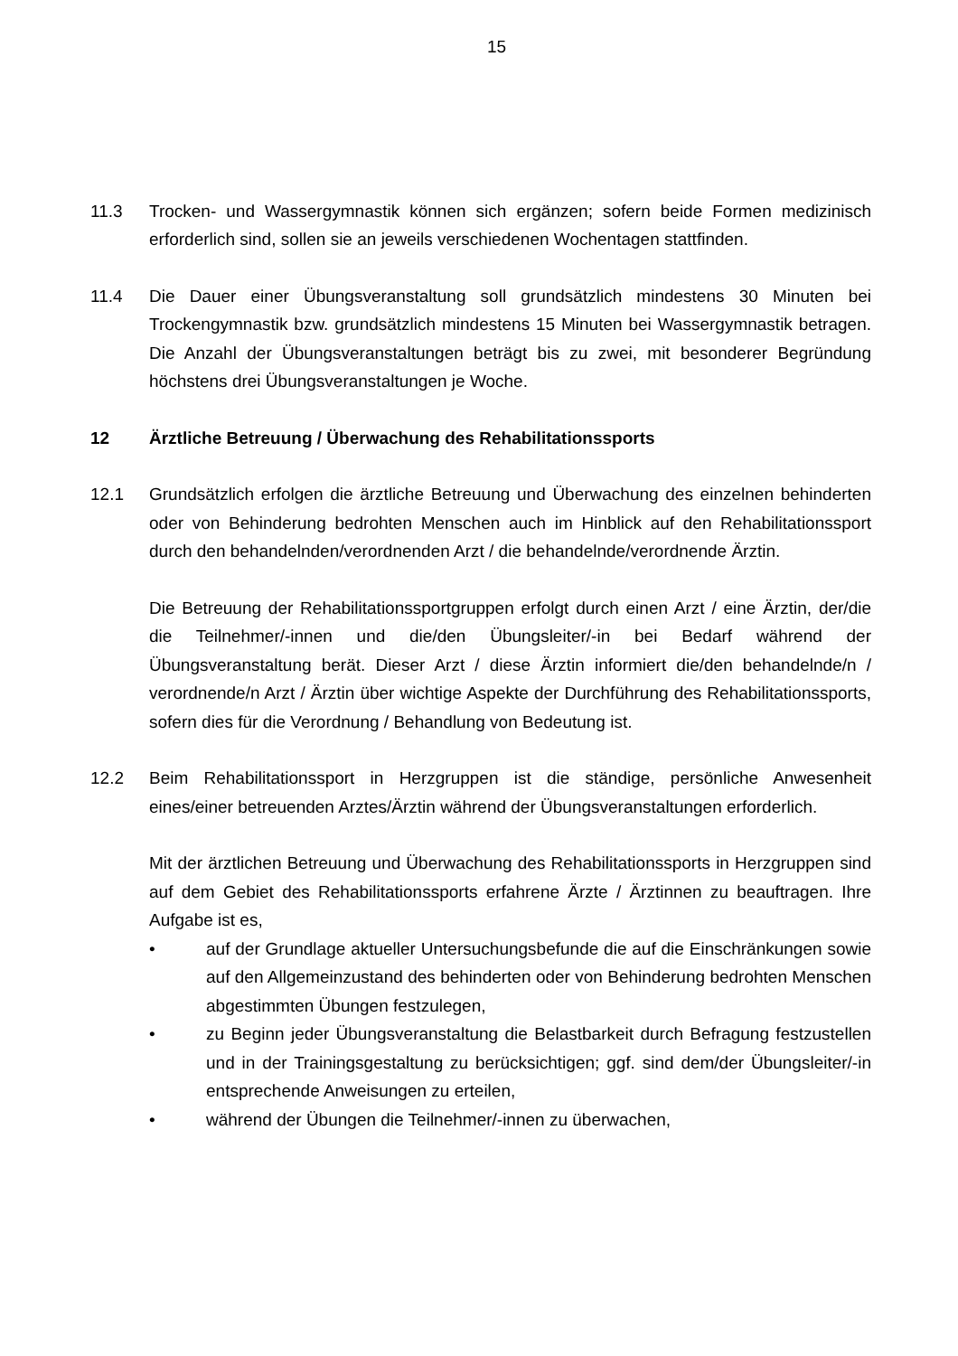15
11.3 Trocken- und Wassergymnastik können sich ergänzen; sofern beide Formen medizinisch erforderlich sind, sollen sie an jeweils verschiedenen Wochentagen stattfinden.
11.4 Die Dauer einer Übungsveranstaltung soll grundsätzlich mindestens 30 Minuten bei Trockengymnastik bzw. grundsätzlich mindestens 15 Minuten bei Wassergymnastik betragen. Die Anzahl der Übungsveranstaltungen beträgt bis zu zwei, mit besonderer Begründung höchstens drei Übungsveranstaltungen je Woche.
12 Ärztliche Betreuung / Überwachung des Rehabilitationssports
12.1 Grundsätzlich erfolgen die ärztliche Betreuung und Überwachung des einzelnen behinderten oder von Behinderung bedrohten Menschen auch im Hinblick auf den Rehabilitationssport durch den behandelnden/verordnenden Arzt / die behandelnde/verordnende Ärztin.
Die Betreuung der Rehabilitationssportgruppen erfolgt durch einen Arzt / eine Ärztin, der/die die Teilnehmer/-innen und die/den Übungsleiter/-in bei Bedarf während der Übungsveranstaltung berät. Dieser Arzt / diese Ärztin informiert die/den behandelnde/n / verordnende/n Arzt / Ärztin über wichtige Aspekte der Durchführung des Rehabilitationssports, sofern dies für die Verordnung / Behandlung von Bedeutung ist.
12.2 Beim Rehabilitationssport in Herzgruppen ist die ständige, persönliche Anwesenheit eines/einer betreuenden Arztes/Ärztin während der Übungsveranstaltungen erforderlich.
Mit der ärztlichen Betreuung und Überwachung des Rehabilitationssports in Herzgruppen sind auf dem Gebiet des Rehabilitationssports erfahrene Ärzte / Ärztinnen zu beauftragen. Ihre Aufgabe ist es,
• auf der Grundlage aktueller Untersuchungsbefunde die auf die Einschränkungen sowie auf den Allgemeinzustand des behinderten oder von Behinderung bedrohten Menschen abgestimmten Übungen festzulegen,
• zu Beginn jeder Übungsveranstaltung die Belastbarkeit durch Befragung festzustellen und in der Trainingsgestaltung zu berücksichtigen; ggf. sind dem/der Übungsleiter/-in entsprechende Anweisungen zu erteilen,
• während der Übungen die Teilnehmer/-innen zu überwachen,